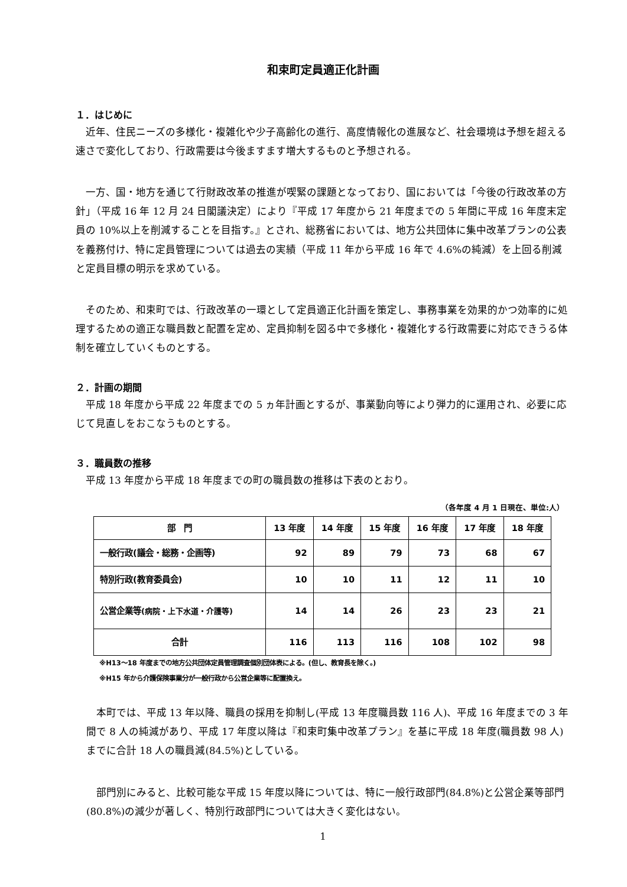和束町定員適正化計画
１．はじめに
近年、住民ニーズの多様化・複雑化や少子高齢化の進行、高度情報化の進展など、社会環境は予想を超える速さで変化しており、行政需要は今後ますます増大するものと予想される。
一方、国・地方を通じて行財政改革の推進が喫緊の課題となっており、国においては「今後の行政改革の方針」（平成 16 年 12 月 24 日閣議決定）により『平成 17 年度から 21 年度までの 5 年間に平成 16 年度末定員の 10%以上を削減することを目指す。』とされ、総務省においては、地方公共団体に集中改革プランの公表を義務付け、特に定員管理については過去の実績（平成 11 年から平成 16 年で 4.6%の純減）を上回る削減と定員目標の明示を求めている。
そのため、和束町では、行政改革の一環として定員適正化計画を策定し、事務事業を効果的かつ効率的に処理するための適正な職員数と配置を定め、定員抑制を図る中で多様化・複雑化する行政需要に対応できうる体制を確立していくものとする。
２．計画の期間
平成 18 年度から平成 22 年度までの 5 ヵ年計画とするが、事業動向等により弾力的に運用され、必要に応じて見直しをおこなうものとする。
３．職員数の推移
平成 13 年度から平成 18 年度までの町の職員数の推移は下表のとおり。
（各年度 4 月 1 日現在、単位:人）
| 部 門 | 13 年度 | 14 年度 | 15 年度 | 16 年度 | 17 年度 | 18 年度 |
| --- | --- | --- | --- | --- | --- | --- |
| 一般行政(議会・総務・企画等) | 92 | 89 | 79 | 73 | 68 | 67 |
| 特別行政(教育委員会) | 10 | 10 | 11 | 12 | 11 | 10 |
| 公営企業等 (病院・上下水道・介護等) | 14 | 14 | 26 | 23 | 23 | 21 |
| 合計 | 116 | 113 | 116 | 108 | 102 | 98 |
※H13～18 年度までの地方公共団体定員管理調査個別団体表による。(但し、教育長を除く。)
※H15 年から介護保険事業分が一般行政から公営企業等に配置換え。
本町では、平成 13 年以降、職員の採用を抑制し(平成 13 年度職員数 116 人)、平成 16 年度までの 3 年間で 8 人の純減があり、平成 17 年度以降は『和束町集中改革プラン』を基に平成 18 年度(職員数 98 人)までに合計 18 人の職員減(84.5%)としている。
部門別にみると、比較可能な平成 15 年度以降については、特に一般行政部門(84.8%)と公営企業等部門(80.8%)の減少が著しく、特別行政部門については大きく変化はない。
1